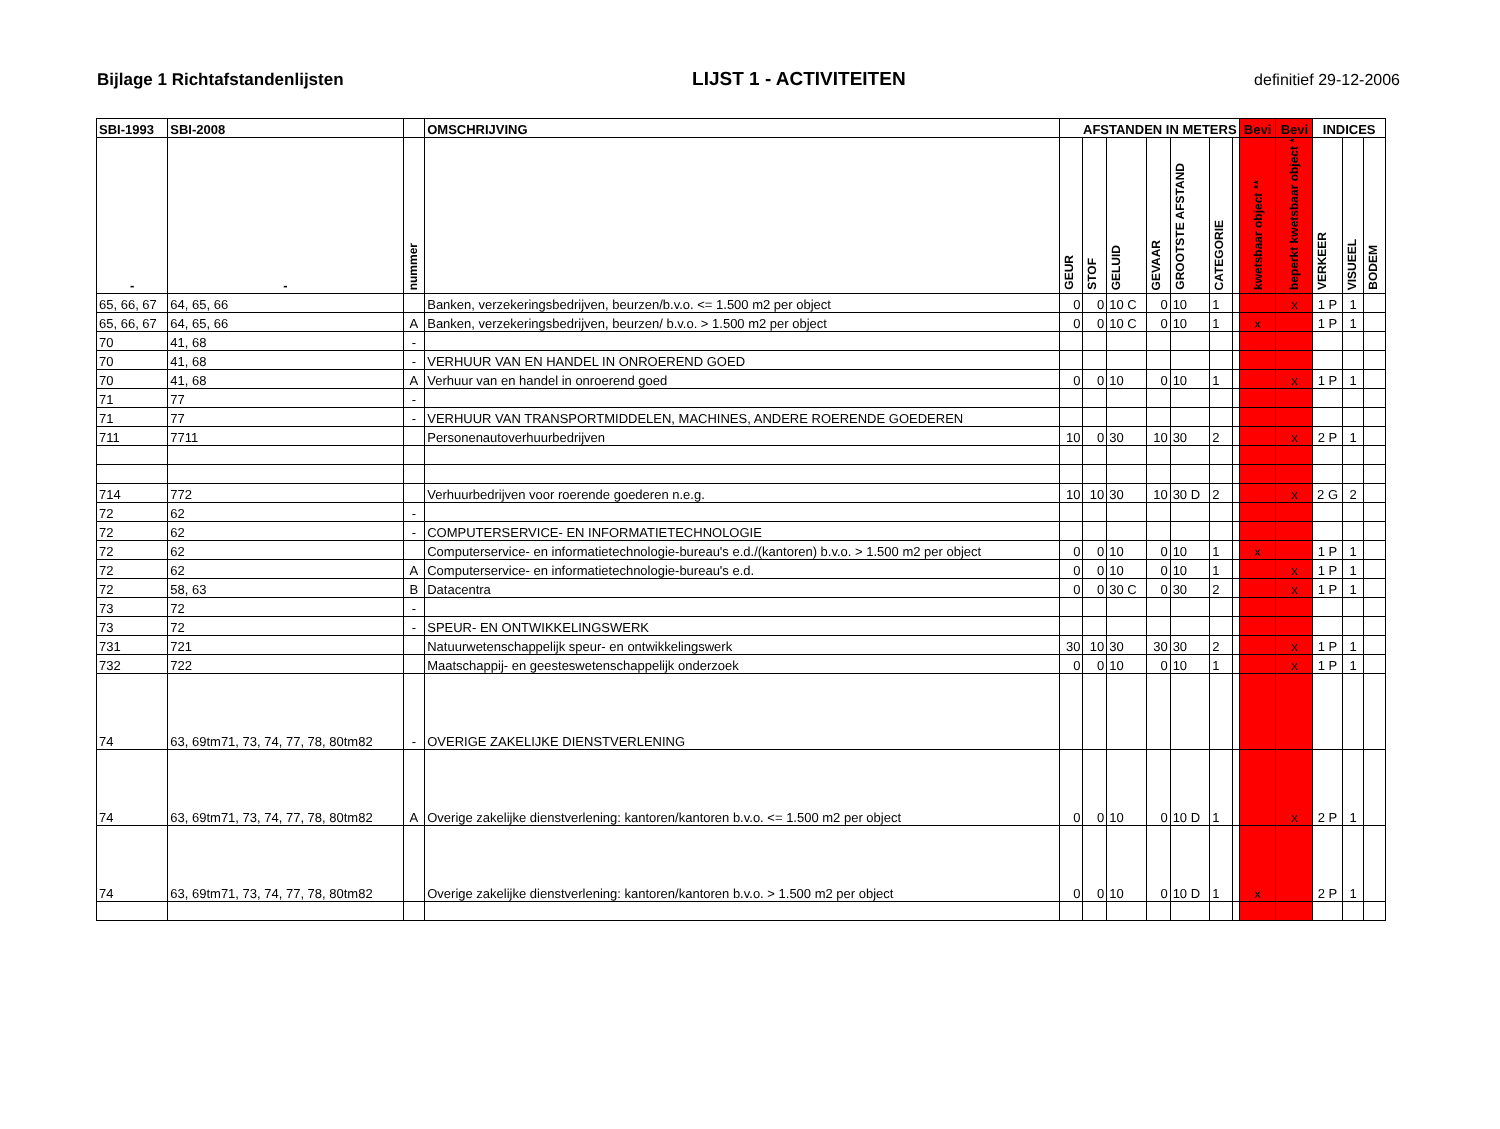Bijlage 1 Richtafstandenlijsten LIJST 1 - ACTIVITEITEN definitief 29-12-2006
| SBI-1993 | SBI-2008 | | OMSCHRIJVING | AFSTANDEN IN METERS | | | | | | | Bevi | Bevi | INDICES | | |
| --- | --- | --- | --- | --- | --- | --- | --- | --- | --- | --- | --- | --- | --- | --- | --- |
| - | - | nummer | | GEUR | STOF | GELUID | GEVAAR | GROOTSTE AFSTAND | CATEGORIE | | kwetsbaar object ** | beperkt kwetsbaar object * | VERKEER | VISUEEL | BODEM |
| 65, 66, 67 | 64, 65, 66 | | Banken, verzekeringsbedrijven, beurzen/b.v.o. <= 1.500 m2 per object | 0 | 0 | 10 C | 0 | 10 | 1 | | | x | 1 P | 1 | |
| 65, 66, 67 | 64, 65, 66 | A | Banken, verzekeringsbedrijven, beurzen/ b.v.o. > 1.500 m2 per object | 0 | 0 | 10 C | 0 | 10 | 1 | | x | | 1 P | 1 | |
| 70 | 41, 68 | - | | | | | | | | | | | | | |
| 70 | 41, 68 | - | VERHUUR VAN EN HANDEL IN ONROEREND GOED | | | | | | | | | | | | |
| 70 | 41, 68 | A | Verhuur van en handel in onroerend goed | 0 | 0 | 10 | 0 | 10 | 1 | | | x | 1 P | 1 | |
| 71 | 77 | - | | | | | | | | | | | | | |
| 71 | 77 | - | VERHUUR VAN TRANSPORTMIDDELEN, MACHINES, ANDERE ROERENDE GOEDEREN | | | | | | | | | | | | |
| 711 | 7711 | | Personenautoverhuurbedrijven | 10 | 0 | 30 | 10 | 30 | 2 | | | x | 2 P | 1 | |
| 714 | 772 | | Verhuurbedrijven voor roerende goederen n.e.g. | 10 | 10 | 30 | 10 | 30 D | 2 | | | x | 2 G | 2 | |
| 72 | 62 | - | | | | | | | | | | | | | |
| 72 | 62 | - | COMPUTERSERVICE- EN INFORMATIETECHNOLOGIE | | | | | | | | | | | | |
| 72 | 62 | | Computerservice- en informatietechnologie-bureau's e.d./(kantoren) b.v.o. > 1.500 m2 per object | 0 | 0 | 10 | 0 | 10 | 1 | | x | | 1 P | 1 | |
| 72 | 62 | A | Computerservice- en informatietechnologie-bureau's e.d. | 0 | 0 | 10 | 0 | 10 | 1 | | | x | 1 P | 1 | |
| 72 | 58, 63 | B | Datacentra | 0 | 0 | 30 C | 0 | 30 | 2 | | | x | 1 P | 1 | |
| 73 | 72 | - | | | | | | | | | | | | | |
| 73 | 72 | - | SPEUR- EN ONTWIKKELINGSWERK | | | | | | | | | | | | |
| 731 | 721 | | Natuurwetenschappelijk speur- en ontwikkelingswerk | 30 | 10 | 30 | 30 | 30 | 2 | | | x | 1 P | 1 | |
| 732 | 722 | | Maatschappij- en geesteswetenschappelijk onderzoek | 0 | 0 | 10 | 0 | 10 | 1 | | | x | 1 P | 1 | |
| 74 | 63, 69tm71, 73, 74, 77, 78, 80tm82 | - | OVERIGE ZAKELIJKE DIENSTVERLENING | | | | | | | | | | | | |
| 74 | 63, 69tm71, 73, 74, 77, 78, 80tm82 | A | Overige zakelijke dienstverlening: kantoren/kantoren b.v.o. <= 1.500 m2 per object | 0 | 0 | 10 | 0 | 10 D | 1 | | | x | 2 P | 1 | |
| 74 | 63, 69tm71, 73, 74, 77, 78, 80tm82 | | Overige zakelijke dienstverlening: kantoren/kantoren b.v.o. > 1.500 m2 per object | 0 | 0 | 10 | 0 | 10 D | 1 | | x | | 2 P | 1 | |